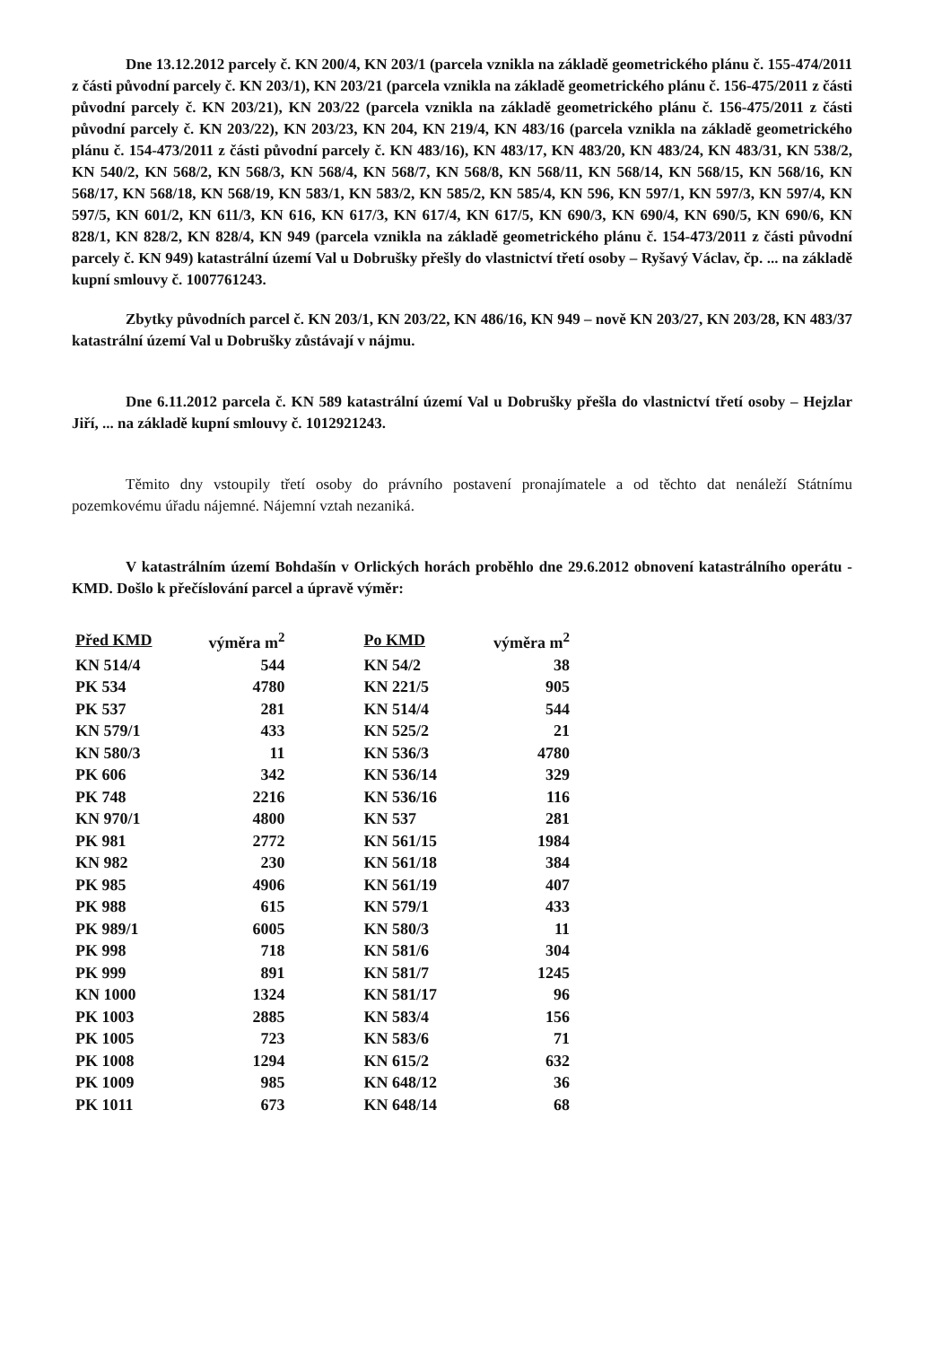Dne 13.12.2012 parcely č. KN 200/4, KN 203/1 (parcela vznikla na základě geometrického plánu č. 155-474/2011 z části původní parcely č. KN 203/1), KN 203/21 (parcela vznikla na základě geometrického plánu č. 156-475/2011 z části původní parcely č. KN 203/21), KN 203/22 (parcela vznikla na základě geometrického plánu č. 156-475/2011 z části původní parcely č. KN 203/22), KN 203/23, KN 204, KN 219/4, KN 483/16 (parcela vznikla na základě geometrického plánu č. 154-473/2011 z části původní parcely č. KN 483/16), KN 483/17, KN 483/20, KN 483/24, KN 483/31, KN 538/2, KN 540/2, KN 568/2, KN 568/3, KN 568/4, KN 568/7, KN 568/8, KN 568/11, KN 568/14, KN 568/15, KN 568/16, KN 568/17, KN 568/18, KN 568/19, KN 583/1, KN 583/2, KN 585/2, KN 585/4, KN 596, KN 597/1, KN 597/3, KN 597/4, KN 597/5, KN 601/2, KN 611/3, KN 616, KN 617/3, KN 617/4, KN 617/5, KN 690/3, KN 690/4, KN 690/5, KN 690/6, KN 828/1, KN 828/2, KN 828/4, KN 949 (parcela vznikla na základě geometrického plánu č. 154-473/2011 z části původní parcely č. KN 949) katastrální území Val u Dobrušky přešly do vlastnictví třetí osoby – Ryšavý Václav, čp. ... na základě kupní smlouvy č. 1007761243.
Zbytky původních parcel č. KN 203/1, KN 203/22, KN 486/16, KN 949 – nově KN 203/27, KN 203/28, KN 483/37 katastrální území Val u Dobrušky zůstávají v nájmu.
Dne 6.11.2012 parcela č. KN 589 katastrální území Val u Dobrušky přešla do vlastnictví třetí osoby – Hejzlar Jiří, ... na základě kupní smlouvy č. 1012921243.
Těmito dny vstoupily třetí osoby do právního postavení pronajímatele a od těchto dat nenáleží Státnímu pozemkovému úřadu nájemné. Nájemní vztah nezaniká.
V katastrálním území Bohdašín v Orlických horách proběhlo dne 29.6.2012 obnovení katastrálního operátu - KMD. Došlo k přečíslování parcel a úpravě výměr:
| Před KMD | výměra m<sup>2</sup> |
| --- | --- |
| KN 514/4 | 544 |
| PK 534 | 4780 |
| PK 537 | 281 |
| KN 579/1 | 433 |
| KN 580/3 | 11 |
| PK 606 | 342 |
| PK 748 | 2216 |
| KN 970/1 | 4800 |
| PK 981 | 2772 |
| KN 982 | 230 |
| PK 985 | 4906 |
| PK 988 | 615 |
| PK 989/1 | 6005 |
| PK 998 | 718 |
| PK 999 | 891 |
| KN 1000 | 1324 |
| PK 1003 | 2885 |
| PK 1005 | 723 |
| PK 1008 | 1294 |
| PK 1009 | 985 |
| PK 1011 | 673 |
| Po KMD | výměra m<sup>2</sup> |
| --- | --- |
| KN 54/2 | 38 |
| KN 221/5 | 905 |
| KN 514/4 | 544 |
| KN 525/2 | 21 |
| KN 536/3 | 4780 |
| KN 536/14 | 329 |
| KN 536/16 | 116 |
| KN 537 | 281 |
| KN 561/15 | 1984 |
| KN 561/18 | 384 |
| KN 561/19 | 407 |
| KN 579/1 | 433 |
| KN 580/3 | 11 |
| KN 581/6 | 304 |
| KN 581/7 | 1245 |
| KN 581/17 | 96 |
| KN 583/4 | 156 |
| KN 583/6 | 71 |
| KN 615/2 | 632 |
| KN 648/12 | 36 |
| KN 648/14 | 68 |